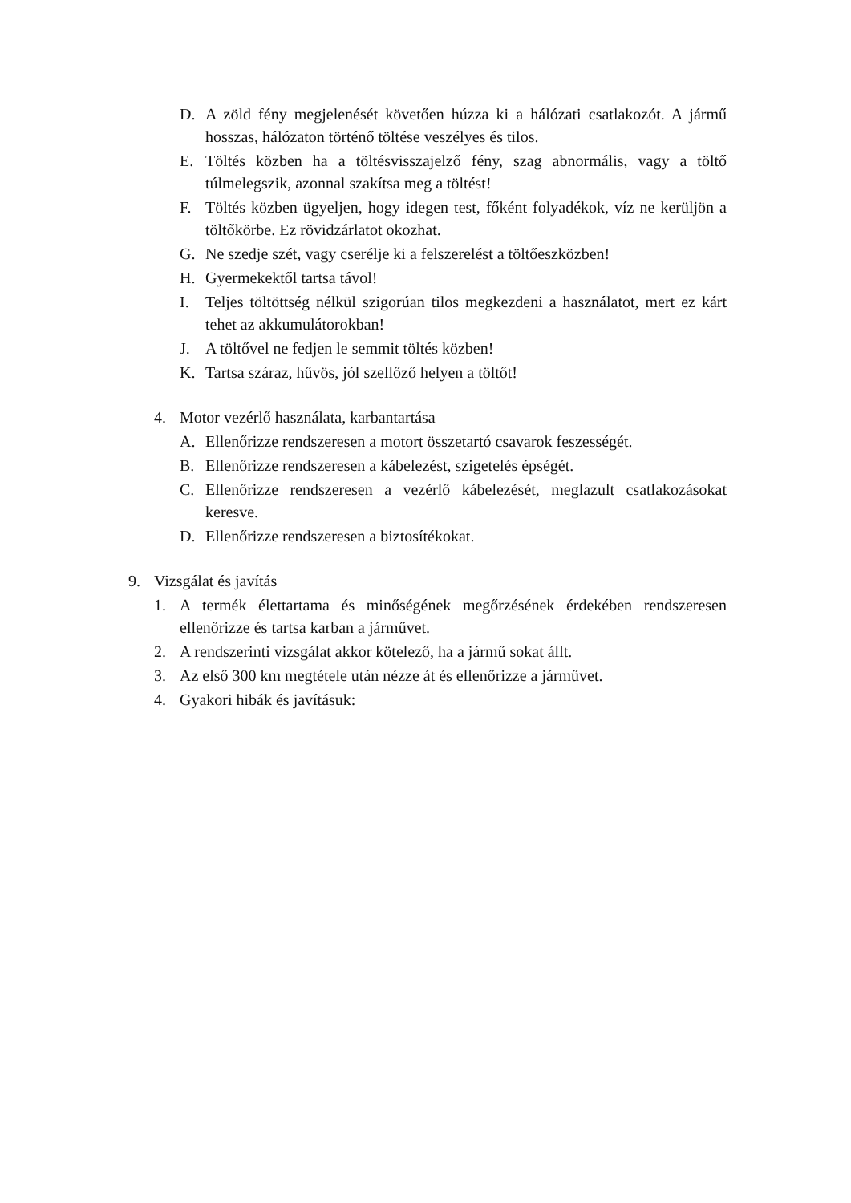D. A zöld fény megjelenését követően húzza ki a hálózati csatlakozót. A jármű hosszas, hálózaton történő töltése veszélyes és tilos.
E. Töltés közben ha a töltésvisszajelző fény, szag abnormális, vagy a töltő túlmelegszik, azonnal szakítsa meg a töltést!
F. Töltés közben ügyeljen, hogy idegen test, főként folyadékok, víz ne kerüljön a töltőkörbe. Ez rövidzárlatot okozhat.
G. Ne szedje szét, vagy cserélje ki a felszerelést a töltőeszközben!
H. Gyermekektől tartsa távol!
I. Teljes töltöttség nélkül szigorúan tilos megkezdeni a használatot, mert ez kárt tehet az akkumulátorokban!
J. A töltővel ne fedjen le semmit töltés közben!
K. Tartsa száraz, hűvös, jól szellőző helyen a töltőt!
4. Motor vezérlő használata, karbantartása
A. Ellenőrizze rendszeresen a motort összetartó csavarok feszességét.
B. Ellenőrizze rendszeresen a kábelezést, szigetelés épségét.
C. Ellenőrizze rendszeresen a vezérlő kábelezését, meglazult csatlakozásokat keresve.
D. Ellenőrizze rendszeresen a biztosítékokat.
9. Vizsgálat és javítás
1. A termék élettartama és minőségének megőrzésének érdekében rendszeresen ellenőrizze és tartsa karban a járművet.
2. A rendszerinti vizsgálat akkor kötelező, ha a jármű sokat állt.
3. Az első 300 km megtétele után nézze át és ellenőrizze a járművet.
4. Gyakori hibák és javításuk: